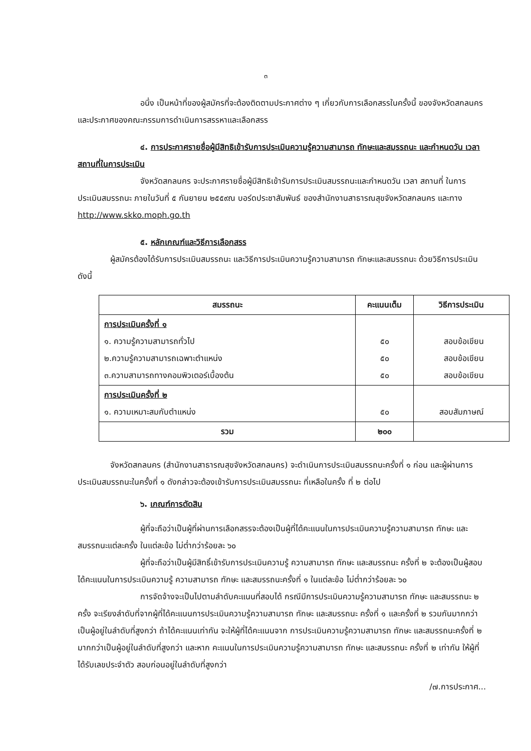๓
อนึ่ง เป็นหน้าที่ของผู้สมัครที่จะต้องติดตามประกาศต่าง ๆ เกี่ยวกับการเลือกสรรในครั้งนี้ ของจังหวัดสกลนคร และประกาศของคณะกรรมการดำเนินการสรรหาและเลือกสรร
๔. การประกาศรายชื่อผู้มีสิทธิเข้ารับการประเมินความรู้ความสามารถ ทักษะและสมรรถนะ และกำหนดวัน เวลา สถานที่ในการประเมิน
จังหวัดสกลนคร จะประกาศรายชื่อผู้มีสิทธิเข้ารับการประเมินสมรรถนะและกำหนดวัน เวลา สถานที่ ในการประเมินสมรรถนะ ภายในวันที่ ๕ กันยายน ๒๕๕๙ณ บอร์ดประชาสัมพันธ์ ของสำนักงานสาธารณสุขจังหวัดสกลนคร และทาง http://www.skko.moph.go.th
๕. หลักเกณฑ์และวิธีการเลือกสรร
ผู้สมัครต้องได้รับการประเมินสมรรถนะ และวิธีการประเมินความรู้ความสามารถ ทักษะและสมรรถนะ ด้วยวิธีการประเมิน ดังนี้
| สมรรถนะ | คะแนนเต็ม | วิธีการประเมิน |
| --- | --- | --- |
| การประเมินครั้งที่ ๑ ๑. ความรู้ความสามารถทั่วไป ๒.ความรู้ความสามารถเฉพาะตำแหน่ง ๓.ความสามารถทางคอมพิวเตอร์เบื้องต้น | ๕๐ ๕๐ ๕๐ | สอบข้อเขียน สอบข้อเขียน สอบข้อเขียน |
| การประเมินครั้งที่ ๒ ๑. ความเหมาะสมกับตำแหน่ง | ๕๐ | สอบสัมภาษณ์ |
| รวม | ๒๐๐ | |
จังหวัดสกลนคร (สำนักงานสาธารณสุขจังหวัดสกลนคร) จะดำเนินการประเมินสมรรถนะครั้งที่ ๑ ก่อน และผู้ผ่านการประเมินสมรรถนะในครั้งที่ ๑ ดังกล่าวจะต้องเข้ารับการประเมินสมรรถนะ ที่เหลือในครั้ง ที่ ๒ ต่อไป
๖. เกณฑ์การตัดสิน
ผู้ที่จะถือว่าเป็นผู้ที่ผ่านการเลือกสรรจะต้องเป็นผู้ที่ได้คะแนนในการประเมินความรู้ความสามารถ ทักษะ และสมรรถนะแต่ละครั้ง ในแต่ละข้อ ไม่ต่ำกว่าร้อยละ ๖๐
ผู้ที่จะถือว่าเป็นผู้มีสิทธิ์เข้ารับการประเมินความรู้ ความสามารถ ทักษะ และสมรรถนะ ครั้งที่ ๒ จะต้องเป็นผู้สอบได้คะแนนในการประเมินความรู้ ความสามารถ ทักษะ และสมรรถนะครั้งที่ ๑ ในแต่ละข้อ ไม่ต่ำกว่าร้อยละ ๖๐
การจัดจ้างจะเป็นไปตามลำดับคะแนนที่สอบได้ กรณีมีการประเมินความรู้ความสามารถ ทักษะ และสมรรถนะ ๒ ครั้ง จะเรียงลำดับที่จากผู้ที่ได้คะแนนการประเมินความรู้ความสามารถ ทักษะ และสมรรถนะ ครั้งที่ ๑ และครั้งที่ ๒ รวมกันมากกว่าเป็นผู้อยู่ในลำดับที่สูงกว่า ถ้าได้คะแนนเท่ากัน จะให้ผู้ที่ได้คะแนนจาก การประเมินความรู้ความสามารถ ทักษะ และสมรรถนะครั้งที่ ๒ มากกว่าเป็นผู้อยู่ในลำดับที่สูงกว่า และหาก คะแนนในการประเมินความรู้ความสามารถ ทักษะ และสมรรถนะ ครั้งที่ ๒ เท่ากัน ให้ผู้ที่ได้รับเลขประจำตัว สอบก่อนอยู่ในลำดับที่สูงกว่า
/๗.การประกาศ...